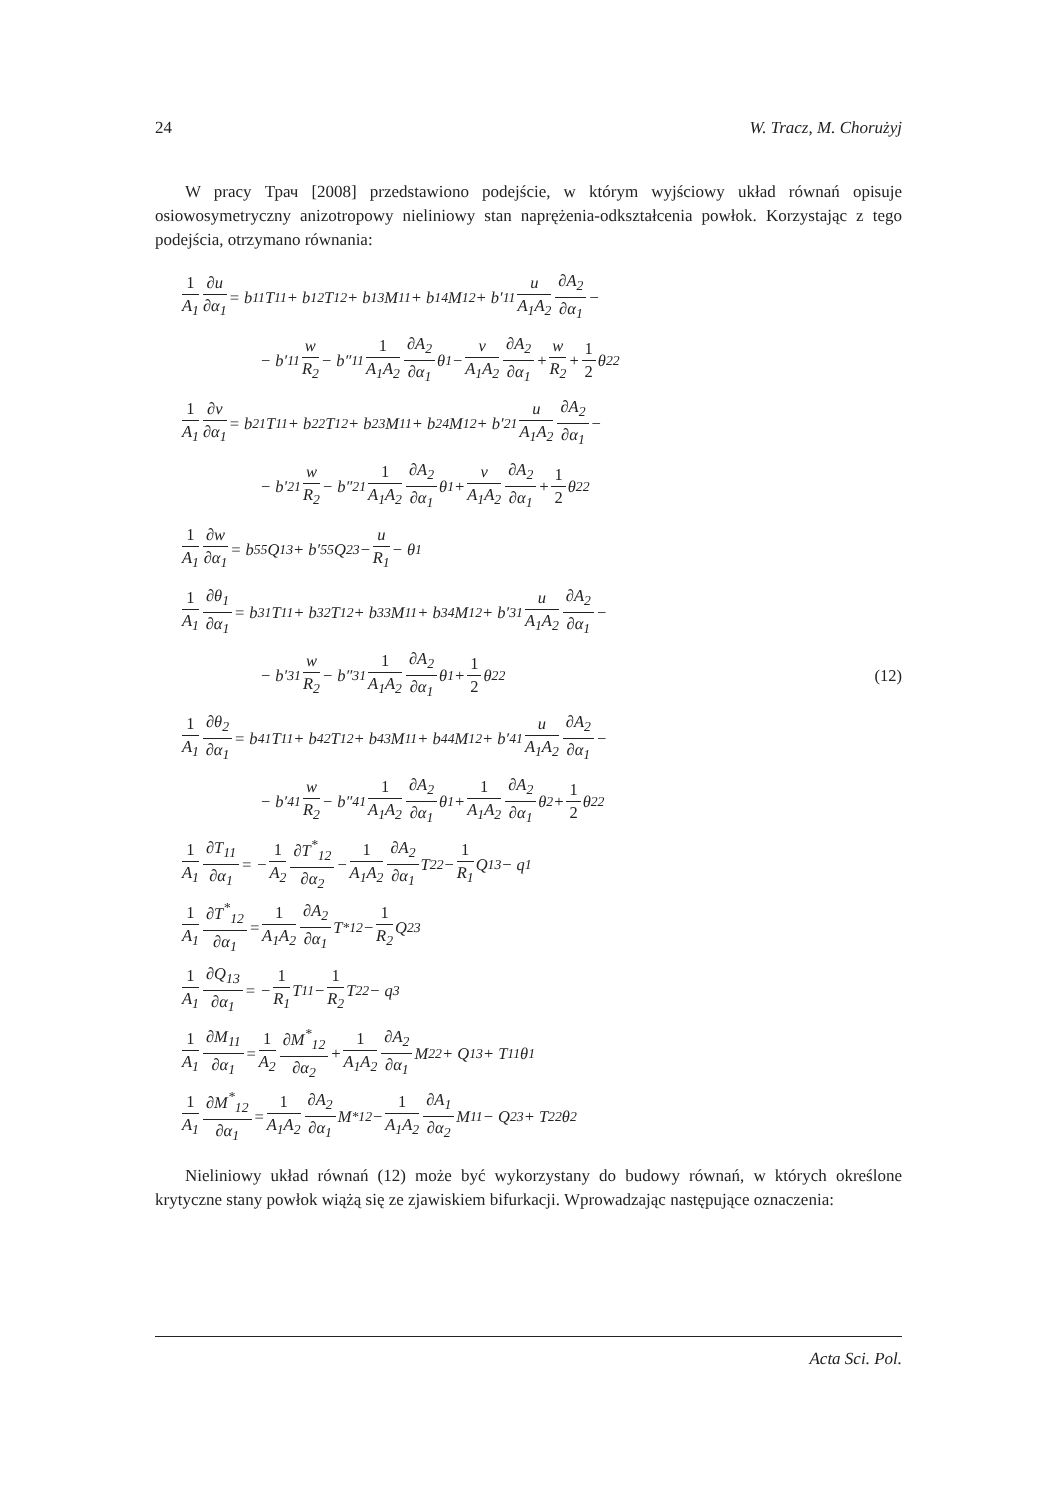24 W. Tracz, M. Chorużyj
W pracy Трач [2008] przedstawiono podejście, w którym wyjściowy układ równań opisuje osiowosymetryczny anizotropowy nieliniowy stan naprężenia-odkształcenia powłok. Korzystając z tego podejścia, otrzymano równania:
1 A<sub>1</sub> ∂u ∂α<sub>1</sub> = b<sub>11</sub>T<sub>11</sub> + b<sub>12</sub>T<sub>12</sub> + b<sub>13</sub>M<sub>11</sub> + b<sub>14</sub>M<sub>12</sub> + b′<sub>11</sub> u A<sub>1</sub>A<sub>2</sub> ∂A<sub>2</sub> ∂α<sub>1</sub> −
− b′<sub>11</sub> w R<sub>2</sub> − b″<sub>11</sub> 1 A<sub>1</sub>A<sub>2</sub> ∂A<sub>2</sub> ∂α<sub>1</sub> θ<sub>1</sub> − v A<sub>1</sub>A<sub>2</sub> ∂A<sub>2</sub> ∂α<sub>1</sub> + w R<sub>2</sub> + 1 2 θ<sub>2</sub><sup>2</sup>
1 A<sub>1</sub> ∂v ∂α<sub>1</sub> = b<sub>21</sub>T<sub>11</sub> + b<sub>22</sub>T<sub>12</sub> + b<sub>23</sub>M<sub>11</sub> + b<sub>24</sub>M<sub>12</sub> + b′<sub>21</sub> u A<sub>1</sub>A<sub>2</sub> ∂A<sub>2</sub> ∂α<sub>1</sub> −
− b′<sub>21</sub> w R<sub>2</sub> − b″<sub>21</sub> 1 A<sub>1</sub>A<sub>2</sub> ∂A<sub>2</sub> ∂α<sub>1</sub> θ<sub>1</sub> + v A<sub>1</sub>A<sub>2</sub> ∂A<sub>2</sub> ∂α<sub>1</sub> + 1 2 θ<sub>2</sub><sup>2</sup>
1 A<sub>1</sub> ∂w ∂α<sub>1</sub> = b<sub>55</sub>Q<sub>13</sub> + b′<sub>55</sub>Q<sub>23</sub> − u R<sub>1</sub> − θ<sub>1</sub>
1 A<sub>1</sub> ∂θ<sub>1</sub> ∂α<sub>1</sub> = b<sub>31</sub>T<sub>11</sub> + b<sub>32</sub>T<sub>12</sub> + b<sub>33</sub>M<sub>11</sub> + b<sub>34</sub>M<sub>12</sub> + b′<sub>31</sub> u A<sub>1</sub>A<sub>2</sub> ∂A<sub>2</sub> ∂α<sub>1</sub> −
− b′<sub>31</sub> w R<sub>2</sub> − b″<sub>31</sub> 1 A<sub>1</sub>A<sub>2</sub> ∂A<sub>2</sub> ∂α<sub>1</sub> θ<sub>1</sub> + 1 2 θ<sub>2</sub><sup>2</sup> (12)
1 A<sub>1</sub> ∂θ<sub>2</sub> ∂α<sub>1</sub> = b<sub>41</sub>T<sub>11</sub> + b<sub>42</sub>T<sub>12</sub> + b<sub>43</sub>M<sub>11</sub> + b<sub>44</sub>M<sub>12</sub> + b′<sub>41</sub> u A<sub>1</sub>A<sub>2</sub> ∂A<sub>2</sub> ∂α<sub>1</sub> −
− b′<sub>41</sub> w R<sub>2</sub> − b″<sub>41</sub> 1 A<sub>1</sub>A<sub>2</sub> ∂A<sub>2</sub> ∂α<sub>1</sub> θ<sub>1</sub> + 1 A<sub>1</sub>A<sub>2</sub> ∂A<sub>2</sub> ∂α<sub>1</sub> θ<sub>2</sub> + 1 2 θ<sub>2</sub><sup>2</sup>
1 A<sub>1</sub> ∂T<sub>11</sub> ∂α<sub>1</sub> = − 1 A<sub>2</sub> ∂T<sup>*</sup><sub>12</sub> ∂α<sub>2</sub> − 1 A<sub>1</sub>A<sub>2</sub> ∂A<sub>2</sub> ∂α<sub>1</sub> T<sub>22</sub> − 1 R<sub>1</sub> Q<sub>13</sub> − q<sub>1</sub>
1 A<sub>1</sub> ∂T<sup>*</sup><sub>12</sub> ∂α<sub>1</sub> = 1 A<sub>1</sub>A<sub>2</sub> ∂A<sub>2</sub> ∂α<sub>1</sub> T<sup>*</sup><sub>12</sub> − 1 R<sub>2</sub> Q<sub>23</sub>
1 A<sub>1</sub> ∂Q<sub>13</sub> ∂α<sub>1</sub> = − 1 R<sub>1</sub> T<sub>11</sub> − 1 R<sub>2</sub> T<sub>22</sub> − q<sub>3</sub>
1 A<sub>1</sub> ∂M<sub>11</sub> ∂α<sub>1</sub> = 1 A<sub>2</sub> ∂M<sup>*</sup><sub>12</sub> ∂α<sub>2</sub> + 1 A<sub>1</sub>A<sub>2</sub> ∂A<sub>2</sub> ∂α<sub>1</sub> M<sub>22</sub> + Q<sub>13</sub> + T<sub>11</sub>θ<sub>1</sub>
1 A<sub>1</sub> ∂M<sup>*</sup><sub>12</sub> ∂α<sub>1</sub> = 1 A<sub>1</sub>A<sub>2</sub> ∂A<sub>2</sub> ∂α<sub>1</sub> M<sup>*</sup><sub>12</sub> − 1 A<sub>1</sub>A<sub>2</sub> ∂A<sub>1</sub> ∂α<sub>2</sub> M<sub>11</sub> − Q<sub>23</sub> + T<sub>22</sub>θ<sub>2</sub>
Nieliniowy układ równań (12) może być wykorzystany do budowy równań, w których określone krytyczne stany powłok wiążą się ze zjawiskiem bifurkacji. Wprowadzając następujące oznaczenia:
Acta Sci. Pol.